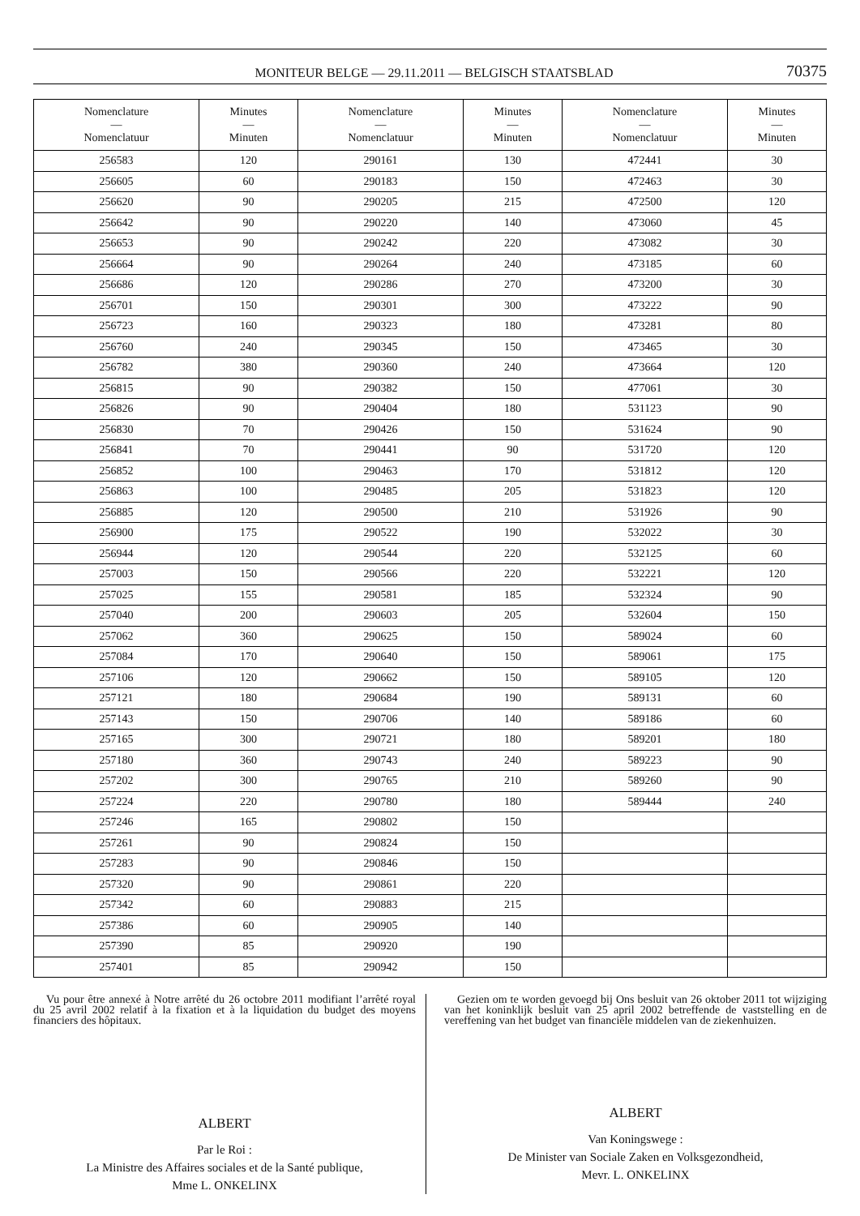MONITEUR BELGE — 29.11.2011 — BELGISCH STAATSBLAD 70375
| Nomenclature — Nomenclatuur | Minutes — Minuten | Nomenclature — Nomenclatuur | Minutes — Minuten | Nomenclature — Nomenclatuur | Minutes — Minuten |
| --- | --- | --- | --- | --- | --- |
| 256583 | 120 | 290161 | 130 | 472441 | 30 |
| 256605 | 60 | 290183 | 150 | 472463 | 30 |
| 256620 | 90 | 290205 | 215 | 472500 | 120 |
| 256642 | 90 | 290220 | 140 | 473060 | 45 |
| 256653 | 90 | 290242 | 220 | 473082 | 30 |
| 256664 | 90 | 290264 | 240 | 473185 | 60 |
| 256686 | 120 | 290286 | 270 | 473200 | 30 |
| 256701 | 150 | 290301 | 300 | 473222 | 90 |
| 256723 | 160 | 290323 | 180 | 473281 | 80 |
| 256760 | 240 | 290345 | 150 | 473465 | 30 |
| 256782 | 380 | 290360 | 240 | 473664 | 120 |
| 256815 | 90 | 290382 | 150 | 477061 | 30 |
| 256826 | 90 | 290404 | 180 | 531123 | 90 |
| 256830 | 70 | 290426 | 150 | 531624 | 90 |
| 256841 | 70 | 290441 | 90 | 531720 | 120 |
| 256852 | 100 | 290463 | 170 | 531812 | 120 |
| 256863 | 100 | 290485 | 205 | 531823 | 120 |
| 256885 | 120 | 290500 | 210 | 531926 | 90 |
| 256900 | 175 | 290522 | 190 | 532022 | 30 |
| 256944 | 120 | 290544 | 220 | 532125 | 60 |
| 257003 | 150 | 290566 | 220 | 532221 | 120 |
| 257025 | 155 | 290581 | 185 | 532324 | 90 |
| 257040 | 200 | 290603 | 205 | 532604 | 150 |
| 257062 | 360 | 290625 | 150 | 589024 | 60 |
| 257084 | 170 | 290640 | 150 | 589061 | 175 |
| 257106 | 120 | 290662 | 150 | 589105 | 120 |
| 257121 | 180 | 290684 | 190 | 589131 | 60 |
| 257143 | 150 | 290706 | 140 | 589186 | 60 |
| 257165 | 300 | 290721 | 180 | 589201 | 180 |
| 257180 | 360 | 290743 | 240 | 589223 | 90 |
| 257202 | 300 | 290765 | 210 | 589260 | 90 |
| 257224 | 220 | 290780 | 180 | 589444 | 240 |
| 257246 | 165 | 290802 | 150 | | |
| 257261 | 90 | 290824 | 150 | | |
| 257283 | 90 | 290846 | 150 | | |
| 257320 | 90 | 290861 | 220 | | |
| 257342 | 60 | 290883 | 215 | | |
| 257386 | 60 | 290905 | 140 | | |
| 257390 | 85 | 290920 | 190 | | |
| 257401 | 85 | 290942 | 150 | | |
Vu pour être annexé à Notre arrêté du 26 octobre 2011 modifiant l’arrêté royal du 25 avril 2002 relatif à la fixation et à la liquidation du budget des moyens financiers des hôpitaux.
ALBERT
Par le Roi :
La Ministre des Affaires sociales et de la Santé publique,
Mme L. ONKELINX
Gezien om te worden gevoegd bij Ons besluit van 26 oktober 2011 tot wijziging van het koninklijk besluit van 25 april 2002 betreffende de vaststelling en de vereffening van het budget van financiële middelen van de ziekenhuizen.
ALBERT
Van Koningswege :
De Minister van Sociale Zaken en Volksgezondheid,
Mevr. L. ONKELINX